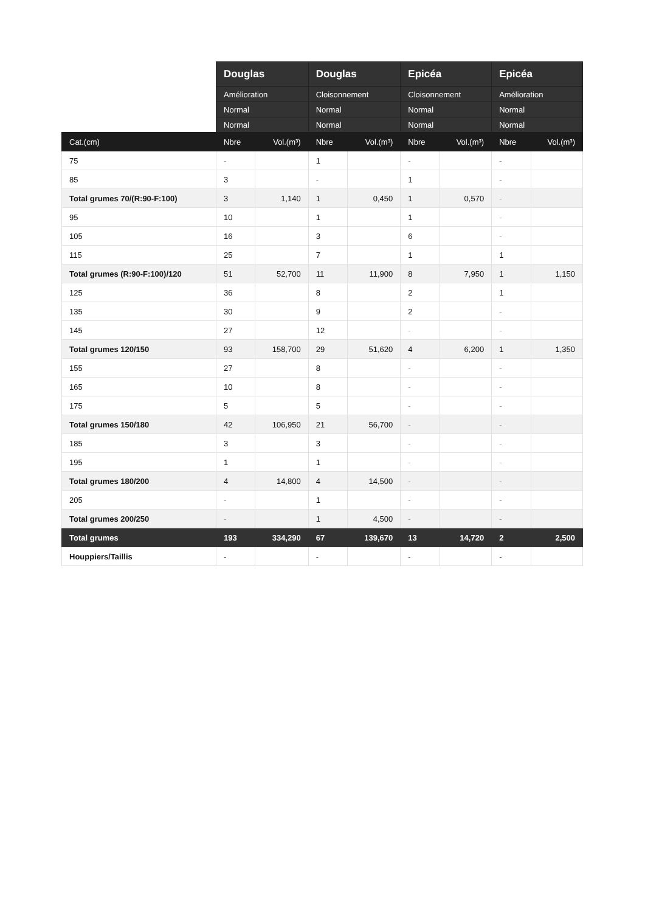| | Douglas | | Douglas | | Epicéa | | Epicéa | |
| --- | --- | --- | --- | --- | --- | --- | --- | --- |
| | Amélioration | | Cloisonnement | | Cloisonnement | | Amélioration | |
| | Normal | | Normal | | Normal | | Normal | |
| | Normal | | Normal | | Normal | | Normal | |
| Cat.(cm) | Nbre | Vol.(m³) | Nbre | Vol.(m³) | Nbre | Vol.(m³) | Nbre | Vol.(m³) |
| 75 | - | | 1 | | - | | - | |
| 85 | 3 | | - | | 1 | | - | |
| Total grumes 70/(R:90-F:100) | 3 | 1,140 | 1 | 0,450 | 1 | 0,570 | - | |
| 95 | 10 | | 1 | | 1 | | - | |
| 105 | 16 | | 3 | | 6 | | - | |
| 115 | 25 | | 7 | | 1 | | 1 | |
| Total grumes (R:90-F:100)/120 | 51 | 52,700 | 11 | 11,900 | 8 | 7,950 | 1 | 1,150 |
| 125 | 36 | | 8 | | 2 | | 1 | |
| 135 | 30 | | 9 | | 2 | | - | |
| 145 | 27 | | 12 | | - | | - | |
| Total grumes 120/150 | 93 | 158,700 | 29 | 51,620 | 4 | 6,200 | 1 | 1,350 |
| 155 | 27 | | 8 | | - | | - | |
| 165 | 10 | | 8 | | - | | - | |
| 175 | 5 | | 5 | | - | | - | |
| Total grumes 150/180 | 42 | 106,950 | 21 | 56,700 | - | | - | |
| 185 | 3 | | 3 | | - | | - | |
| 195 | 1 | | 1 | | - | | - | |
| Total grumes 180/200 | 4 | 14,800 | 4 | 14,500 | - | | - | |
| 205 | - | | 1 | | - | | - | |
| Total grumes 200/250 | - | | 1 | 4,500 | - | | - | |
| Total grumes | 193 | 334,290 | 67 | 139,670 | 13 | 14,720 | 2 | 2,500 |
| Houppiers/Taillis | - | | - | | - | | - | |